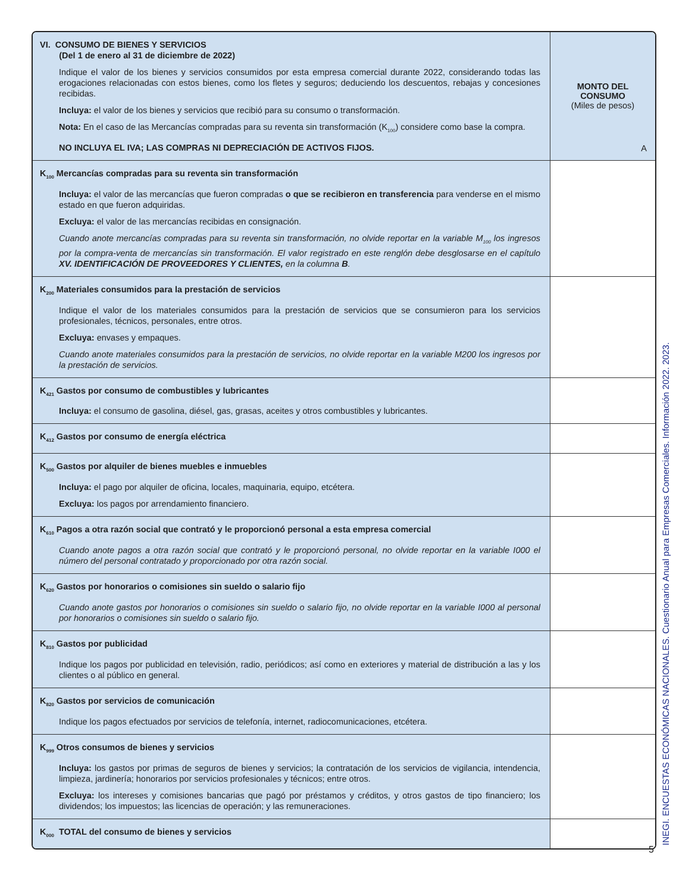| VI. CONSUMO DE BIENES Y SERVICIOS (Del 1 de enero al 31 de diciembre de 2022) Indique el valor de los bienes y servicios consumidos por esta empresa comercial durante 2022, considerando todas las erogaciones relacionadas con estos bienes, como los fletes y seguros; deduciendo los descuentos, rebajas y concesiones recibidas. Incluya: el valor de los bienes y servicios que recibió para su consumo o transformación. Nota: En el caso de las Mercancías compradas para su reventa sin transformación (K<sub>100</sub>) considere como base la compra. NO INCLUYA EL IVA; LAS COMPRAS NI DEPRECIACIÓN DE ACTIVOS FIJOS. | MONTO DEL CONSUMO (Miles de pesos) A |
| K<sub>100</sub> Mercancías compradas para su reventa sin transformación Incluya: el valor de las mercancías que fueron compradas o que se recibieron en transferencia para venderse en el mismo estado en que fueron adquiridas. Excluya: el valor de las mercancías recibidas en consignación. Cuando anote mercancías compradas para su reventa sin transformación, no olvide reportar en la variable M<sub>100</sub> los ingresos por la compra-venta de mercancías sin transformación. El valor registrado en este renglón debe desglosarse en el capítulo XV. IDENTIFICACIÓN DE PROVEEDORES Y CLIENTES, en la columna B . | |
| K<sub>200</sub> Materiales consumidos para la prestación de servicios Indique el valor de los materiales consumidos para la prestación de servicios que se consumieron para los servicios profesionales, técnicos, personales, entre otros. Excluya: envases y empaques. Cuando anote materiales consumidos para la prestación de servicios, no olvide reportar en la variable M200 los ingresos por la prestación de servicios. | |
| K<sub>421</sub> Gastos por consumo de combustibles y lubricantes Incluya: el consumo de gasolina, diésel, gas, grasas, aceites y otros combustibles y lubricantes. | |
| K<sub>412</sub> Gastos por consumo de energía eléctrica | |
| K<sub>500</sub> Gastos por alquiler de bienes muebles e inmuebles Incluya: el pago por alquiler de oficina, locales, maquinaria, equipo, etcétera. Excluya: los pagos por arrendamiento financiero. | |
| K<sub>610</sub> Pagos a otra razón social que contrató y le proporcionó personal a esta empresa comercial Cuando anote pagos a otra razón social que contrató y le proporcionó personal, no olvide reportar en la variable I000 el número del personal contratado y proporcionado por otra razón social. | |
| K<sub>620</sub> Gastos por honorarios o comisiones sin sueldo o salario fijo Cuando anote gastos por honorarios o comisiones sin sueldo o salario fijo, no olvide reportar en la variable I000 al personal por honorarios o comisiones sin sueldo o salario fijo. | |
| K<sub>810</sub> Gastos por publicidad Indique los pagos por publicidad en televisión, radio, periódicos; así como en exteriores y material de distribución a las y los clientes o al público en general. | |
| K<sub>820</sub> Gastos por servicios de comunicación Indique los pagos efectuados por servicios de telefonía, internet, radiocomunicaciones, etcétera. | |
| K<sub>999</sub> Otros consumos de bienes y servicios Incluya: los gastos por primas de seguros de bienes y servicios; la contratación de los servicios de vigilancia, intendencia, limpieza, jardinería; honorarios por servicios profesionales y técnicos; entre otros. Excluya: los intereses y comisiones bancarias que pagó por préstamos y créditos, y otros gastos de tipo financiero; los dividendos; los impuestos; las licencias de operación; y las remuneraciones. | |
| K<sub>000</sub> TOTAL del consumo de bienes y servicios | |
INEGI. ENCUESTAS ECONÓMICAS NACIONALES. Cuestionario Anual para Empresas Comerciales. Información 2022. 2023.
5